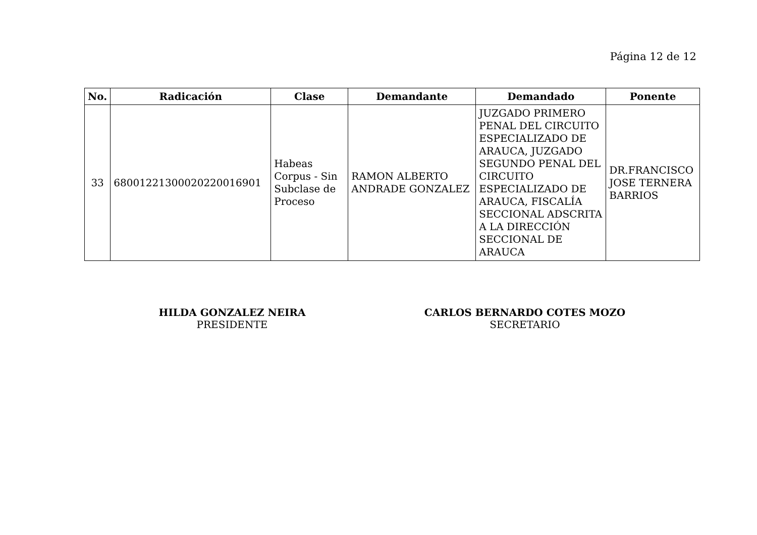Página 12 de 12
| No. | Radicación | Clase | Demandante | Demandado | Ponente |
| --- | --- | --- | --- | --- | --- |
| 33 | 68001221300020220016901 | Habeas Corpus - Sin Subclase de Proceso | RAMON ALBERTO ANDRADE GONZALEZ | JUZGADO PRIMERO PENAL DEL CIRCUITO ESPECIALIZADO DE ARAUCA, JUZGADO SEGUNDO PENAL DEL CIRCUITO ESPECIALIZADO DE ARAUCA, FISCALÍA SECCIONAL ADSCRITA A LA DIRECCIÓN SECCIONAL DE ARAUCA | DR.FRANCISCO JOSE TERNERA BARRIOS |
HILDA GONZALEZ NEIRA
PRESIDENTE
CARLOS BERNARDO COTES MOZO
SECRETARIO